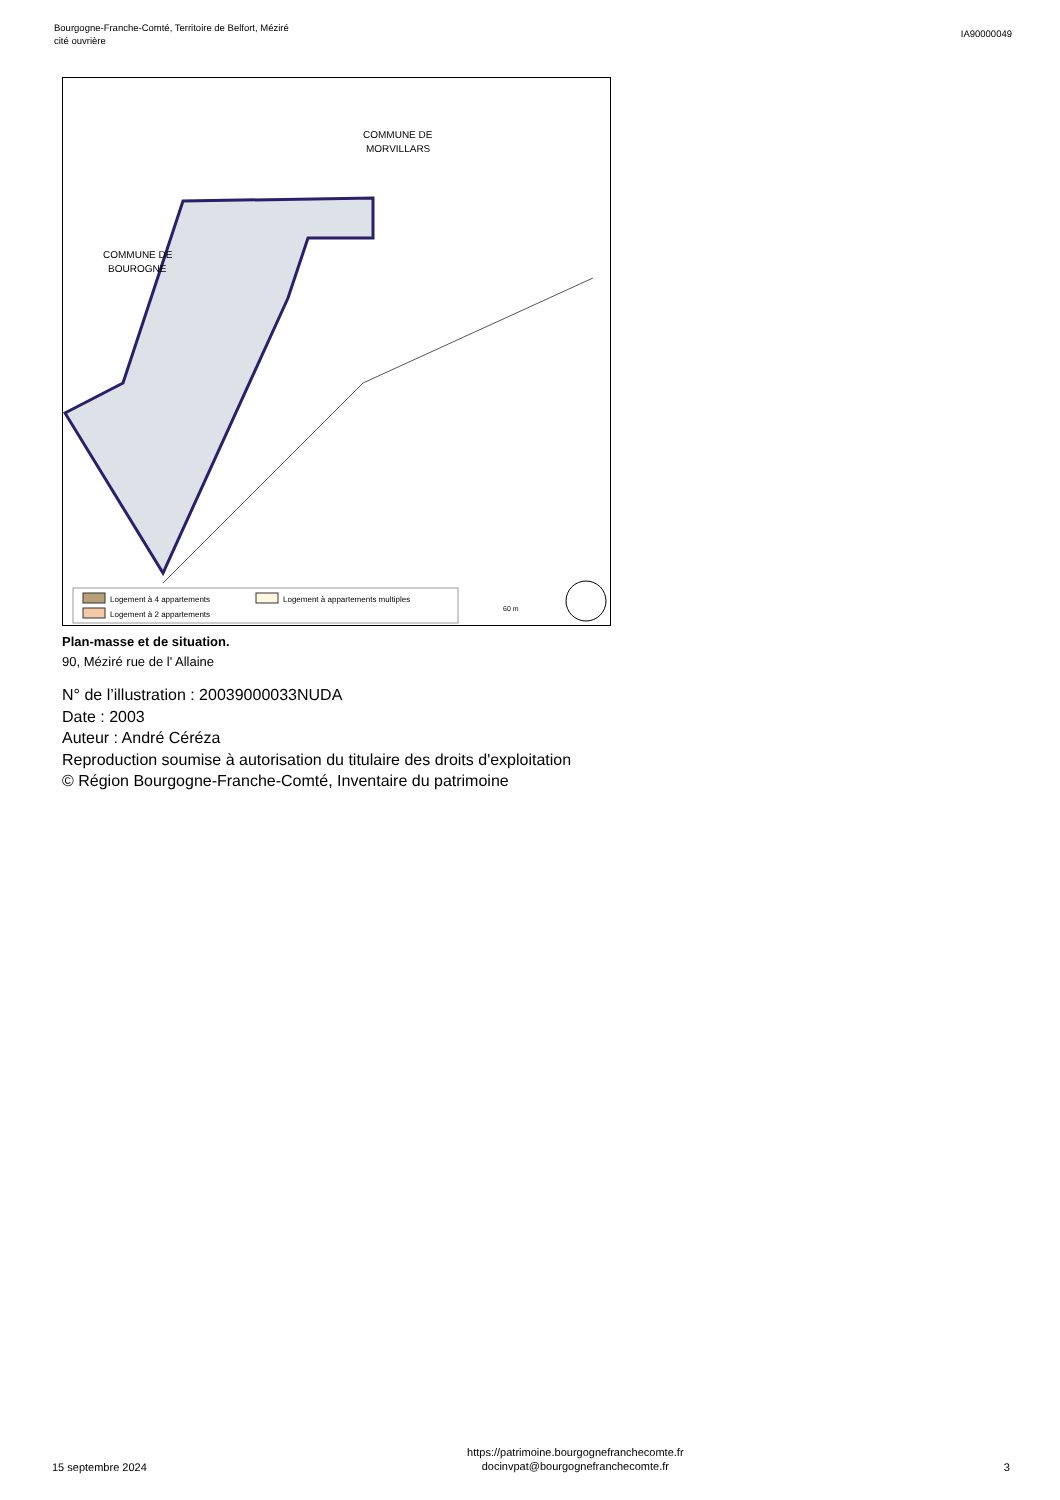Bourgogne-Franche-Comté, Territoire de Belfort, Méziré
cité ouvrière
IA90000049
COMMUNE DE
BOUROGNE
COMMUNE DE
MORVILLARS
Logement à 4 appartements
Logement à 2 appartements
Logement à appartements multiples
60 m
Plan-masse et de situation.
90, Méziré rue de l' Allaine
N° de l’illustration : 20039000033NUDA
Date : 2003
Auteur : André Céréza
Reproduction soumise à autorisation du titulaire des droits d'exploitation
© Région Bourgogne-Franche-Comté, Inventaire du patrimoine
15 septembre 2024
https://patrimoine.bourgognefranchecomte.fr
docinvpat@bourgognefranchecomte.fr
3